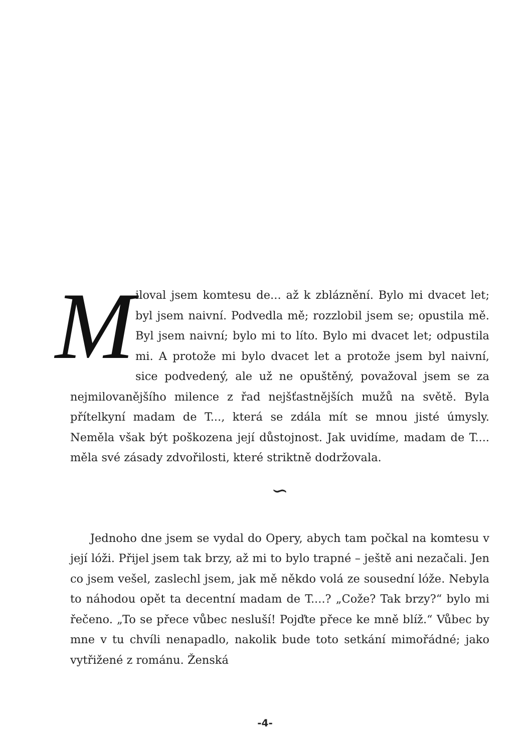Miloval jsem komtesu de... až k zbláznění. Bylo mi dvacet let; byl jsem naivní. Podvedla mě; rozzlobil jsem se; opustila mě. Byl jsem naivní; bylo mi to líto. Bylo mi dvacet let; odpustila mi. A protože mi bylo dvacet let a protože jsem byl naivní, sice podvedený, ale už ne opuštěný, považoval jsem se za nejmilovanějšího milence z řad nejšťastnějších mužů na světě. Byla přítelkyní madam de T..., která se zdála mít se mnou jisté úmysly. Neměla však být poškozena její důstojnost. Jak uvidíme, madam de T.... měla své zásady zdvořilosti, které striktně dodržovala.
∽
Jednoho dne jsem se vydal do Opery, abych tam počkal na komtesu v její lóži. Přijel jsem tak brzy, až mi to bylo trapné – ještě ani nezačali. Jen co jsem vešel, zaslechl jsem, jak mě někdo volá ze sousední lóže. Nebyla to náhodou opět ta decentní madam de T....? „Cože? Tak brzy?“ bylo mi řečeno. „To se přece vůbec nesluší! Pojďte přece ke mně blíž.“ Vůbec by mne v tu chvíli nenapadlo, nakolik bude toto setkání mimořádné; jako vytřižené z románu. Ženská
-4-